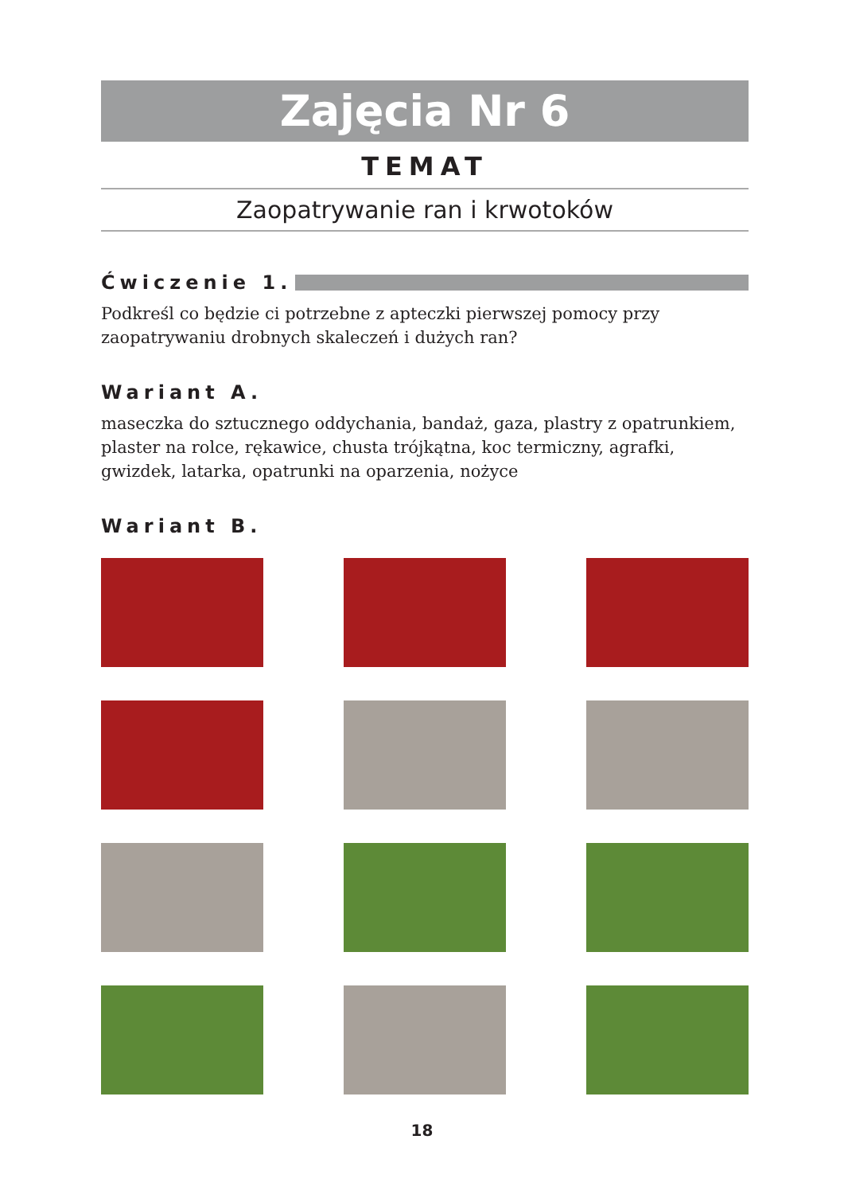Zajęcia Nr 6
TEMAT
Zaopatrywanie ran i krwotoków
Ćwiczenie 1.
Podkreśl co będzie ci potrzebne z apteczki pierwszej pomocy przy zaopatrywaniu drobnych skaleczeń i dużych ran?
Wariant A.
maseczka do sztucznego oddychania, bandaż, gaza, plastry z opatrunkiem, plaster na rolce, rękawice, chusta trójkątna, koc termiczny, agrafki, gwizdek, latarka, opatrunki na oparzenia, nożyce
Wariant B.
18